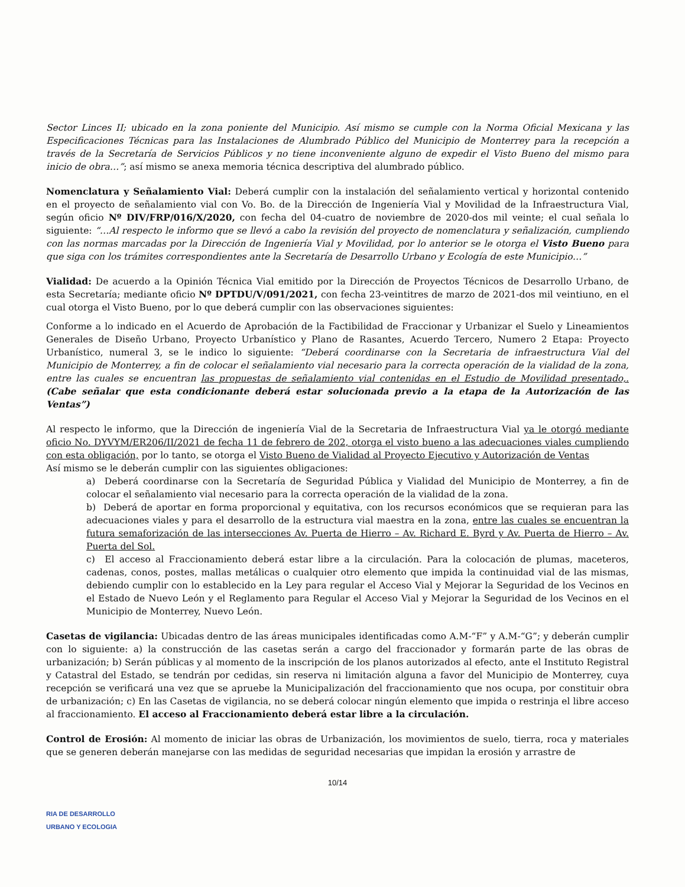Sector Linces II; ubicado en la zona poniente del Municipio. Así mismo se cumple con la Norma Oficial Mexicana y las Especificaciones Técnicas para las Instalaciones de Alumbrado Público del Municipio de Monterrey para la recepción a través de la Secretaría de Servicios Públicos y no tiene inconveniente alguno de expedir el Visto Bueno del mismo para inicio de obra…”; así mismo se anexa memoria técnica descriptiva del alumbrado público.
Nomenclatura y Señalamiento Vial: Deberá cumplir con la instalación del señalamiento vertical y horizontal contenido en el proyecto de señalamiento vial con Vo. Bo. de la Dirección de Ingeniería Vial y Movilidad de la Infraestructura Vial, según oficio Nº DIV/FRP/016/X/2020, con fecha del 04-cuatro de noviembre de 2020-dos mil veinte; el cual señala lo siguiente: “…Al respecto le informo que se llevó a cabo la revisión del proyecto de nomenclatura y señalización, cumpliendo con las normas marcadas por la Dirección de Ingeniería Vial y Movilidad, por lo anterior se le otorga el Visto Bueno para que siga con los trámites correspondientes ante la Secretaría de Desarrollo Urbano y Ecología de este Municipio…”
Vialidad: De acuerdo a la Opinión Técnica Vial emitido por la Dirección de Proyectos Técnicos de Desarrollo Urbano, de esta Secretaría; mediante oficio Nº DPTDU/V/091/2021, con fecha 23-veintitres de marzo de 2021-dos mil veintiuno, en el cual otorga el Visto Bueno, por lo que deberá cumplir con las observaciones siguientes:
Conforme a lo indicado en el Acuerdo de Aprobación de la Factibilidad de Fraccionar y Urbanizar el Suelo y Lineamientos Generales de Diseño Urbano, Proyecto Urbanístico y Plano de Rasantes, Acuerdo Tercero, Numero 2 Etapa: Proyecto Urbanístico, numeral 3, se le indico lo siguiente: “Deberá coordinarse con la Secretaria de infraestructura Vial del Municipio de Monterrey, a fin de colocar el señalamiento vial necesario para la correcta operación de la vialidad de la zona, entre las cuales se encuentran las propuestas de señalamiento vial contenidas en el Estudio de Movilidad presentado,. (Cabe señalar que esta condicionante deberá estar solucionada previo a la etapa de la Autorización de las Ventas”)
Al respecto le informo, que la Dirección de ingeniería Vial de la Secretaria de Infraestructura Vial ya le otorgó mediante oficio No. DYVYM/ER206/II/2021 de fecha 11 de febrero de 202, otorga el visto bueno a las adecuaciones viales cumpliendo con esta obligación, por lo tanto, se otorga el Visto Bueno de Vialidad al Proyecto Ejecutivo y Autorización de Ventas
Así mismo se le deberán cumplir con las siguientes obligaciones:
a) Deberá coordinarse con la Secretaría de Seguridad Pública y Vialidad del Municipio de Monterrey, a fin de colocar el señalamiento vial necesario para la correcta operación de la vialidad de la zona.
b) Deberá de aportar en forma proporcional y equitativa, con los recursos económicos que se requieran para las adecuaciones viales y para el desarrollo de la estructura vial maestra en la zona, entre las cuales se encuentran la futura semaforización de las intersecciones Av. Puerta de Hierro – Av. Richard E. Byrd y Av. Puerta de Hierro – Av. Puerta del Sol.
c) El acceso al Fraccionamiento deberá estar libre a la circulación. Para la colocación de plumas, maceteros, cadenas, conos, postes, mallas metálicas o cualquier otro elemento que impida la continuidad vial de las mismas, debiendo cumplir con lo establecido en la Ley para regular el Acceso Vial y Mejorar la Seguridad de los Vecinos en el Estado de Nuevo León y el Reglamento para Regular el Acceso Vial y Mejorar la Seguridad de los Vecinos en el Municipio de Monterrey, Nuevo León.
Casetas de vigilancia: Ubicadas dentro de las áreas municipales identificadas como A.M-“F” y A.M-“G”; y deberán cumplir con lo siguiente: a) la construcción de las casetas serán a cargo del fraccionador y formarán parte de las obras de urbanización; b) Serán públicas y al momento de la inscripción de los planos autorizados al efecto, ante el Instituto Registral y Catastral del Estado, se tendrán por cedidas, sin reserva ni limitación alguna a favor del Municipio de Monterrey, cuya recepción se verificará una vez que se apruebe la Municipalización del fraccionamiento que nos ocupa, por constituir obra de urbanización; c) En las Casetas de vigilancia, no se deberá colocar ningún elemento que impida o restrinja el libre acceso al fraccionamiento. El acceso al Fraccionamiento deberá estar libre a la circulación.
Control de Erosión: Al momento de iniciar las obras de Urbanización, los movimientos de suelo, tierra, roca y materiales que se generen deberán manejarse con las medidas de seguridad necesarias que impidan la erosión y arrastre de
10/14
RIA DE DESARROLLO
URBANO Y ECOLOGIA